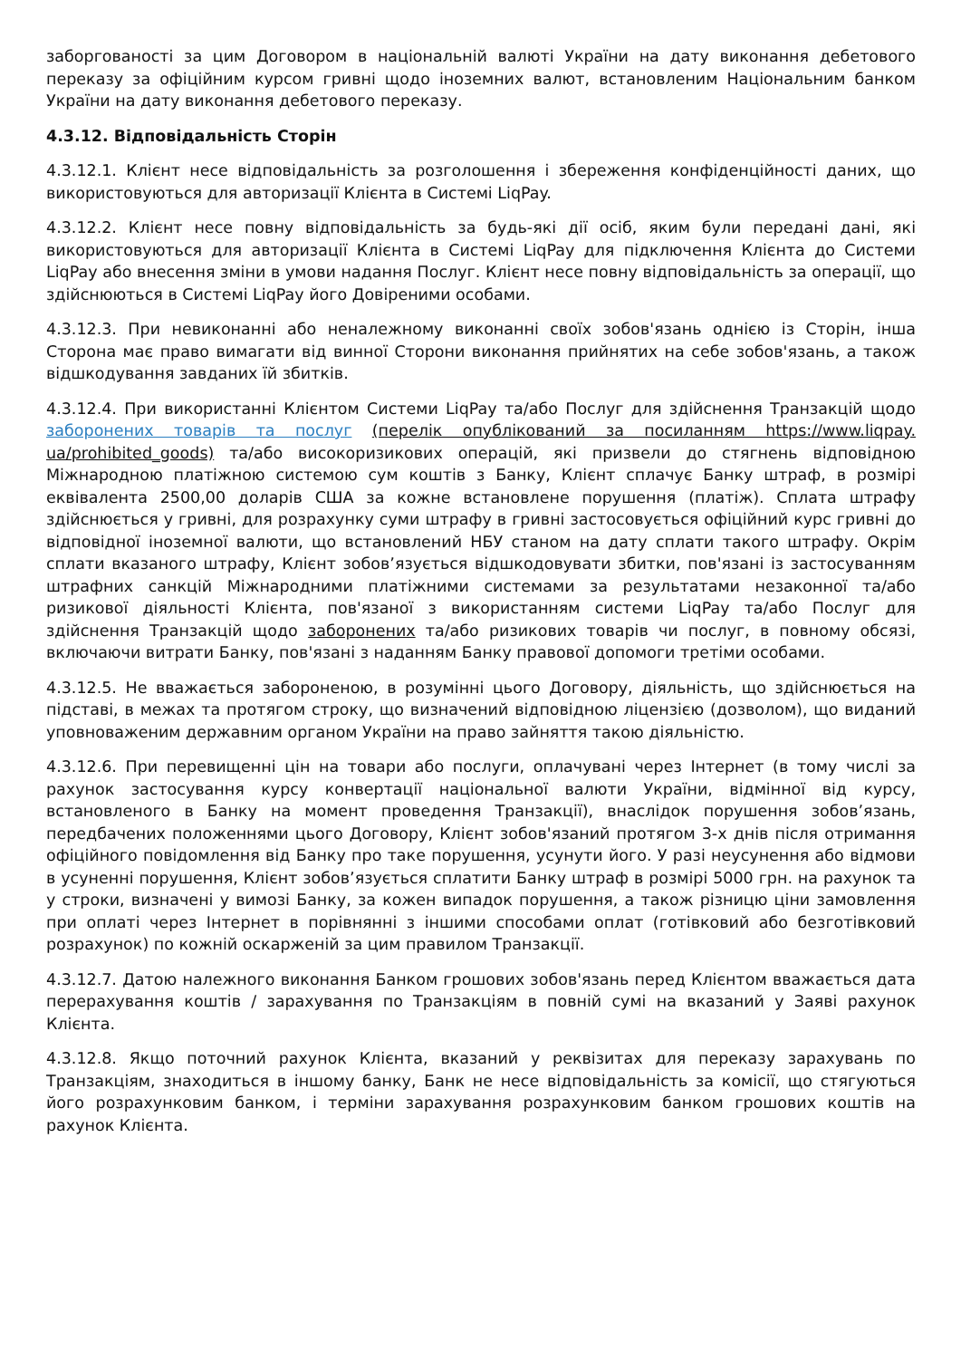заборгованості за цим Договором в національній валюті України на дату виконання дебетового переказу за офіційним курсом гривні щодо іноземних валют, встановленим Національним банком України на дату виконання дебетового переказу.
4.3.12. Відповідальність Сторін
4.3.12.1. Клієнт несе відповідальність за розголошення і збереження конфіденційності даних, що використовуються для авторизації Клієнта в Системі LiqPay.
4.3.12.2. Клієнт несе повну відповідальність за будь-які дії осіб, яким були передані дані, які використовуються для авторизації Клієнта в Системі LiqPay для підключення Клієнта до Системи LiqPay або внесення зміни в умови надання Послуг. Клієнт несе повну відповідальність за операції, що здійснюються в Системі LiqPay його Довіреними особами.
4.3.12.3. При невиконанні або неналежному виконанні своїх зобов'язань однією із Сторін, інша Сторона має право вимагати від винної Сторони виконання прийнятих на себе зобов'язань, а також відшкодування завданих їй збитків.
4.3.12.4. При використанні Клієнтом Системи LiqPay та/або Послуг для здійснення Транзакцій щодо заборонених товарів та послуг (перелік опублікований за посиланням https://www.liqpay. ua/prohibited_goods) та/або високоризикових операцій, які призвели до стягнень відповідною Міжнародною платіжною системою сум коштів з Банку, Клієнт сплачує Банку штраф, в розмірі еквівалента 2500,00 доларів США за кожне встановлене порушення (платіж). Сплата штрафу здійснюється у гривні, для розрахунку суми штрафу в гривні застосовується офіційний курс гривні до відповідної іноземної валюти, що встановлений НБУ станом на дату сплати такого штрафу. Окрім сплати вказаного штрафу, Клієнт зобов’язується відшкодовувати збитки, пов'язані із застосуванням штрафних санкцій Міжнародними платіжними системами за результатами незаконної та/або ризикової діяльності Клієнта, пов'язаної з використанням системи LiqPay та/або Послуг для здійснення Транзакцій щодо заборонених та/або ризикових товарів чи послуг, в повному обсязі, включаючи витрати Банку, пов'язані з наданням Банку правової допомоги третіми особами.
4.3.12.5. Не вважається забороненою, в розумінні цього Договору, діяльність, що здійснюється на підставі, в межах та протягом строку, що визначений відповідною ліцензією (дозволом), що виданий уповноваженим державним органом України на право зайняття такою діяльністю.
4.3.12.6. При перевищенні цін на товари або послуги, оплачувані через Інтернет (в тому числі за рахунок застосування курсу конвертації національної валюти України, відмінної від курсу, встановленого в Банку на момент проведення Транзакції), внаслідок порушення зобов’язань, передбачених положеннями цього Договору, Клієнт зобов'язаний протягом 3-х днів після отримання офіційного повідомлення від Банку про таке порушення, усунути його. У разі неусунення або відмови в усуненні порушення, Клієнт зобов’язується сплатити Банку штраф в розмірі 5000 грн. на рахунок та у строки, визначені у вимозі Банку, за кожен випадок порушення, а також різницю ціни замовлення при оплаті через Інтернет в порівнянні з іншими способами оплат (готівковий або безготівковий розрахунок) по кожній оскарженій за цим правилом Транзакції.
4.3.12.7. Датою належного виконання Банком грошових зобов'язань перед Клієнтом вважається дата перерахування коштів / зарахування по Транзакціям в повній сумі на вказаний у Заяві рахунок Клієнта.
4.3.12.8. Якщо поточний рахунок Клієнта, вказаний у реквізитах для переказу зарахувань по Транзакціям, знаходиться в іншому банку, Банк не несе відповідальність за комісії, що стягуються його розрахунковим банком, і терміни зарахування розрахунковим банком грошових коштів на рахунок Клієнта.